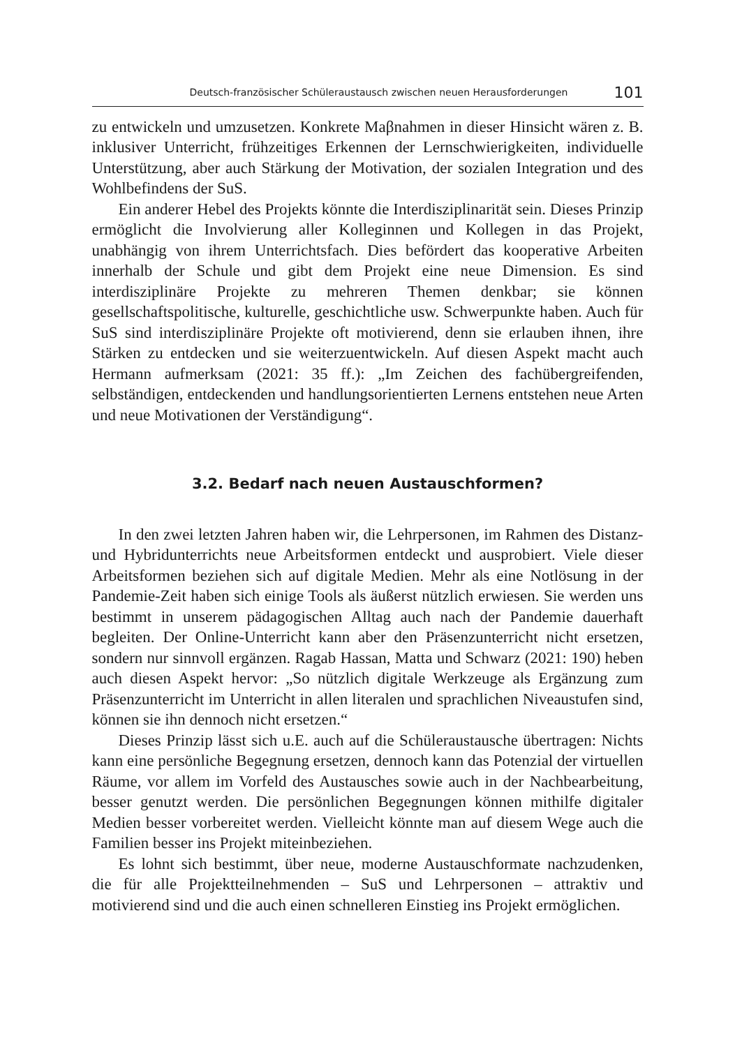Deutsch-französischer Schüleraustausch zwischen neuen Herausforderungen 101
zu entwickeln und umzusetzen. Konkrete Maβnahmen in dieser Hinsicht wären z. B. inklusiver Unterricht, frühzeitiges Erkennen der Lernschwierigkeiten, individuelle Unterstützung, aber auch Stärkung der Motivation, der sozialen Integration und des Wohlbefindens der SuS.
Ein anderer Hebel des Projekts könnte die Interdisziplinarität sein. Dieses Prinzip ermöglicht die Involvierung aller Kolleginnen und Kollegen in das Projekt, unabhängig von ihrem Unterrichtsfach. Dies befördert das kooperative Arbeiten innerhalb der Schule und gibt dem Projekt eine neue Dimension. Es sind interdisziplinäre Projekte zu mehreren Themen denkbar; sie können gesellschaftspolitische, kulturelle, geschichtliche usw. Schwerpunkte haben. Auch für SuS sind interdisziplinäre Projekte oft motivierend, denn sie erlauben ihnen, ihre Stärken zu entdecken und sie weiterzuentwickeln. Auf diesen Aspekt macht auch Hermann aufmerksam (2021: 35 ff.): „Im Zeichen des fachübergreifenden, selbständigen, entdeckenden und handlungsorientierten Lernens entstehen neue Arten und neue Motivationen der Verständigung“.
3.2. Bedarf nach neuen Austauschformen?
In den zwei letzten Jahren haben wir, die Lehrpersonen, im Rahmen des Distanz- und Hybridunterrichts neue Arbeitsformen entdeckt und ausprobiert. Viele dieser Arbeitsformen beziehen sich auf digitale Medien. Mehr als eine Notlösung in der Pandemie-Zeit haben sich einige Tools als äußerst nützlich erwiesen. Sie werden uns bestimmt in unserem pädagogischen Alltag auch nach der Pandemie dauerhaft begleiten. Der Online-Unterricht kann aber den Präsenzunterricht nicht ersetzen, sondern nur sinnvoll ergänzen. Ragab Hassan, Matta und Schwarz (2021: 190) heben auch diesen Aspekt hervor: „So nützlich digitale Werkzeuge als Ergänzung zum Präsenzunterricht im Unterricht in allen literalen und sprachlichen Niveaustufen sind, können sie ihn dennoch nicht ersetzen.“
Dieses Prinzip lässt sich u.E. auch auf die Schüleraustausche übertragen: Nichts kann eine persönliche Begegnung ersetzen, dennoch kann das Potenzial der virtuellen Räume, vor allem im Vorfeld des Austausches sowie auch in der Nachbearbeitung, besser genutzt werden. Die persönlichen Begegnungen können mithilfe digitaler Medien besser vorbereitet werden. Vielleicht könnte man auf diesem Wege auch die Familien besser ins Projekt miteinbeziehen.
Es lohnt sich bestimmt, über neue, moderne Austauschformate nachzudenken, die für alle Projektteilnehmenden – SuS und Lehrpersonen – attraktiv und motivierend sind und die auch einen schnelleren Einstieg ins Projekt ermöglichen.